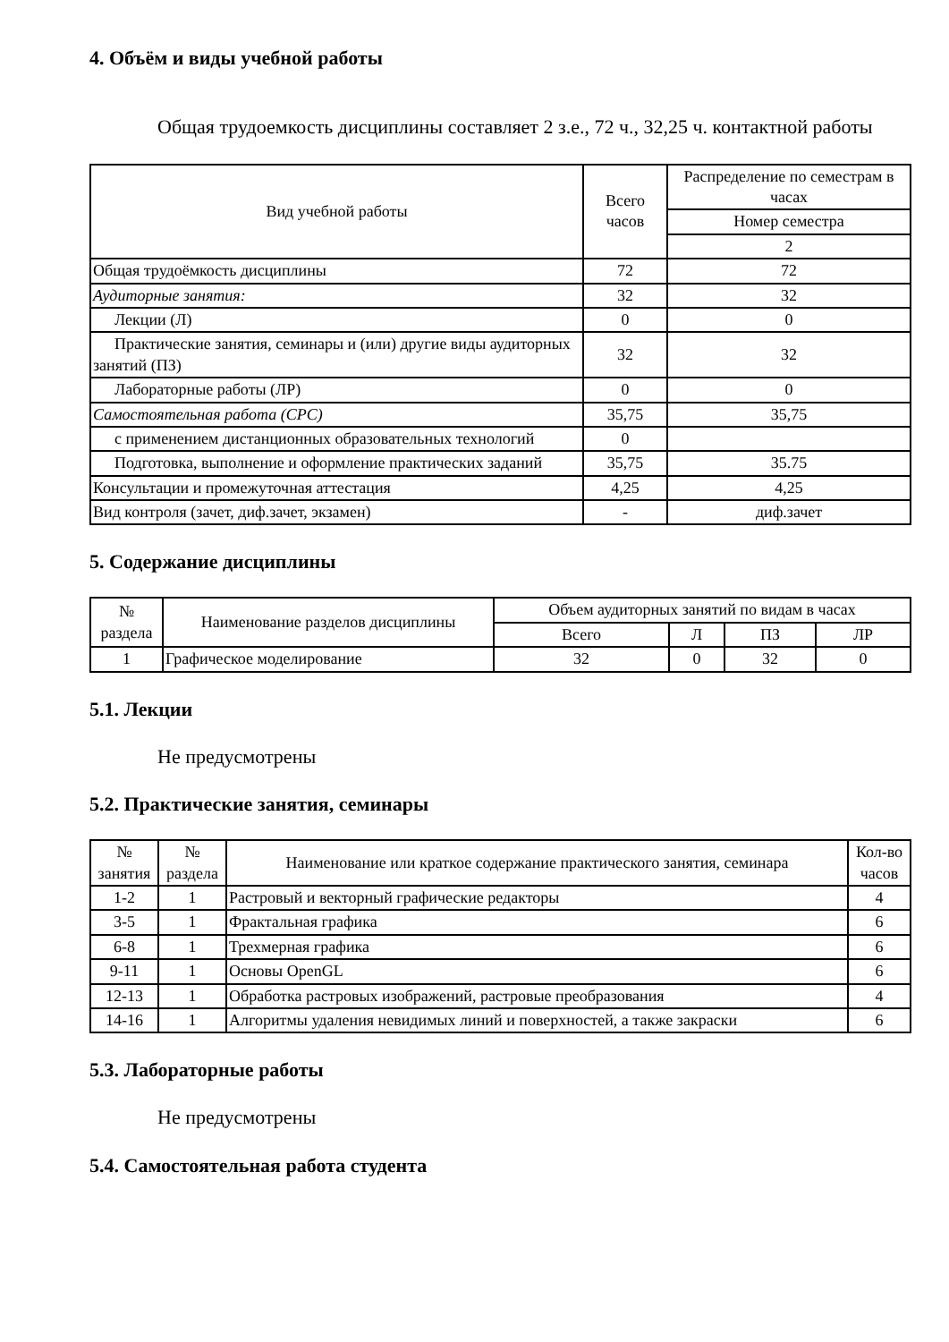4. Объём и виды учебной работы
Общая трудоемкость дисциплины составляет 2 з.е., 72 ч., 32,25 ч. контактной работы
| Вид учебной работы | Всего часов | Распределение по семестрам в часах |
| --- | --- | --- |
| | | Номер семестра |
| | | 2 |
| Общая трудоёмкость дисциплины | 72 | 72 |
| Аудиторные занятия: | 32 | 32 |
| Лекции (Л) | 0 | 0 |
| Практические занятия, семинары и (или) другие виды аудиторных занятий (ПЗ) | 32 | 32 |
| Лабораторные работы (ЛР) | 0 | 0 |
| Самостоятельная работа (СРС) | 35,75 | 35,75 |
| с применением дистанционных образовательных технологий | 0 | |
| Подготовка, выполнение и оформление практических заданий | 35,75 | 35.75 |
| Консультации и промежуточная аттестация | 4,25 | 4,25 |
| Вид контроля (зачет, диф.зачет, экзамен) | - | диф.зачет |
5. Содержание дисциплины
| № раздела | Наименование разделов дисциплины | Объем аудиторных занятий по видам в часах | | | |
| --- | --- | --- | --- | --- | --- |
| | | Всего | Л | ПЗ | ЛР |
| 1 | Графическое моделирование | 32 | 0 | 32 | 0 |
5.1. Лекции
Не предусмотрены
5.2. Практические занятия, семинары
| № занятия | № раздела | Наименование или краткое содержание практического занятия, семинара | Кол-во часов |
| --- | --- | --- | --- |
| 1-2 | 1 | Растровый и векторный графические редакторы | 4 |
| 3-5 | 1 | Фрактальная графика | 6 |
| 6-8 | 1 | Трехмерная графика | 6 |
| 9-11 | 1 | Основы OpenGL | 6 |
| 12-13 | 1 | Обработка растровых изображений, растровые преобразования | 4 |
| 14-16 | 1 | Алгоритмы удаления невидимых линий и поверхностей, а также закраски | 6 |
5.3. Лабораторные работы
Не предусмотрены
5.4. Самостоятельная работа студента